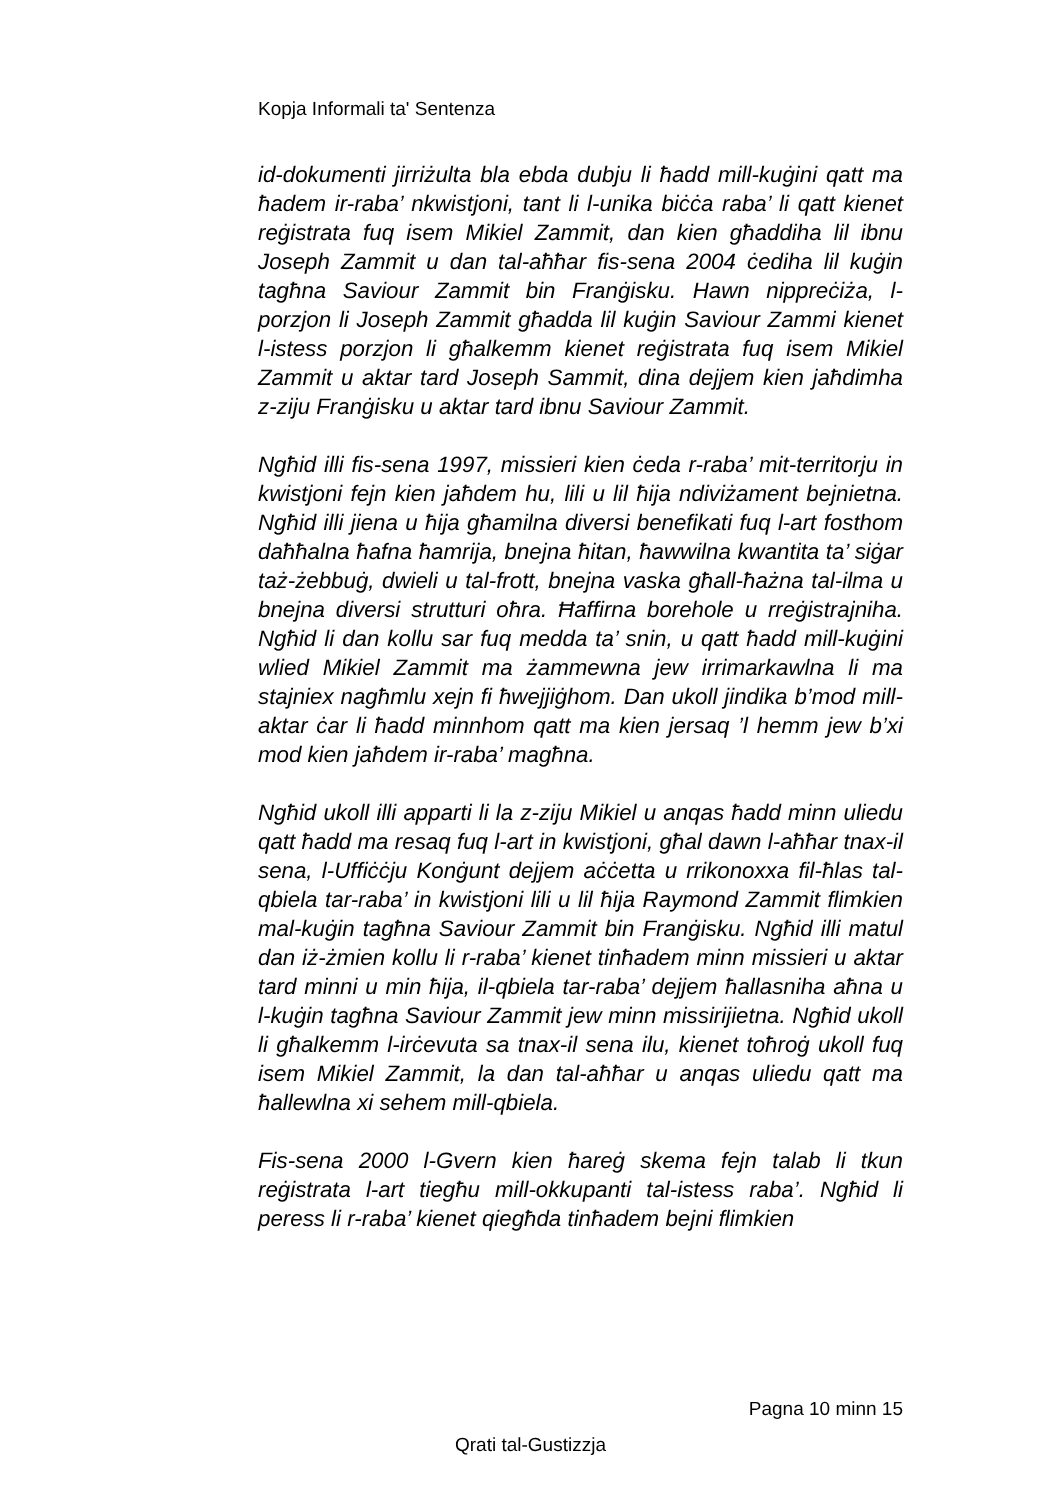Kopja Informali ta' Sentenza
id-dokumenti jirriżulta bla ebda dubju li ħadd mill-kuġini qatt ma ħadem ir-raba’ nkwistjoni, tant li l-unika biċċa raba’ li qatt kienet reġistrata fuq isem Mikiel Zammit, dan kien għaddiha lil ibnu Joseph Zammit u dan tal-aħħar fis-sena 2004 ċediha lil kuġin tagħna Saviour Zammit bin Franġisku. Hawn nippreċiża, l-porzjon li Joseph Zammit għadda lil kuġin Saviour Zammi kienet l-istess porzjon li għalkemm kienet reġistrata fuq isem Mikiel Zammit u aktar tard Joseph Sammit, dina dejjem kien jaħdimha z-ziju Franġisku u aktar tard ibnu Saviour Zammit.
Ngħid illi fis-sena 1997, missieri kien ċeda r-raba’ mit-territorju in kwistjoni fejn kien jaħdem hu, lili u lil ħija ndiviżament bejnietna. Ngħid illi jiena u ħija għamilna diversi benefikati fuq l-art fosthom daħħalna ħafna ħamrija, bnejna ħitan, ħawwilna kwantita ta’ siġar taż-żebbuġ, dwieli u tal-frott, bnejna vaska għall-ħażna tal-ilma u bnejna diversi strutturi oħra. Ħaffirna borehole u rreġistrajniha. Ngħid li dan kollu sar fuq medda ta’ snin, u qatt ħadd mill-kuġini wlied Mikiel Zammit ma żammewna jew irrimarkawlna li ma stajniex nagħmlu xejn fi ħwejjiġhom. Dan ukoll jindika b’mod mill-aktar ċar li ħadd minnhom qatt ma kien jersaq ’l hemm jew b’xi mod kien jaħdem ir-raba’ magħna.
Ngħid ukoll illi apparti li la z-ziju Mikiel u anqas ħadd minn uliedu qatt ħadd ma resaq fuq l-art in kwistjoni, għal dawn l-aħħar tnax-il sena, l-Uffiċċju Konġunt dejjem aċċetta u rrikonoxxa fil-ħlas tal-qbiela tar-raba’ in kwistjoni lili u lil ħija Raymond Zammit flimkien mal-kuġin tagħna Saviour Zammit bin Franġisku. Ngħid illi matul dan iż-żmien kollu li r-raba’ kienet tinħadem minn missieri u aktar tard minni u min ħija, il-qbiela tar-raba’ dejjem ħallasniha aħna u l-kuġin tagħna Saviour Zammit jew minn missirijietna. Ngħid ukoll li għalkemm l-irċevuta sa tnax-il sena ilu, kienet toħroġ ukoll fuq isem Mikiel Zammit, la dan tal-aħħar u anqas uliedu qatt ma ħallewlna xi sehem mill-qbiela.
Fis-sena 2000 l-Gvern kien ħareġ skema fejn talab li tkun reġistrata l-art tiegħu mill-okkupanti tal-istess raba’. Ngħid li peress li r-raba’ kienet qiegħda tinħadem bejni flimkien
Pagna 10 minn 15
Qrati tal-Gustizzja